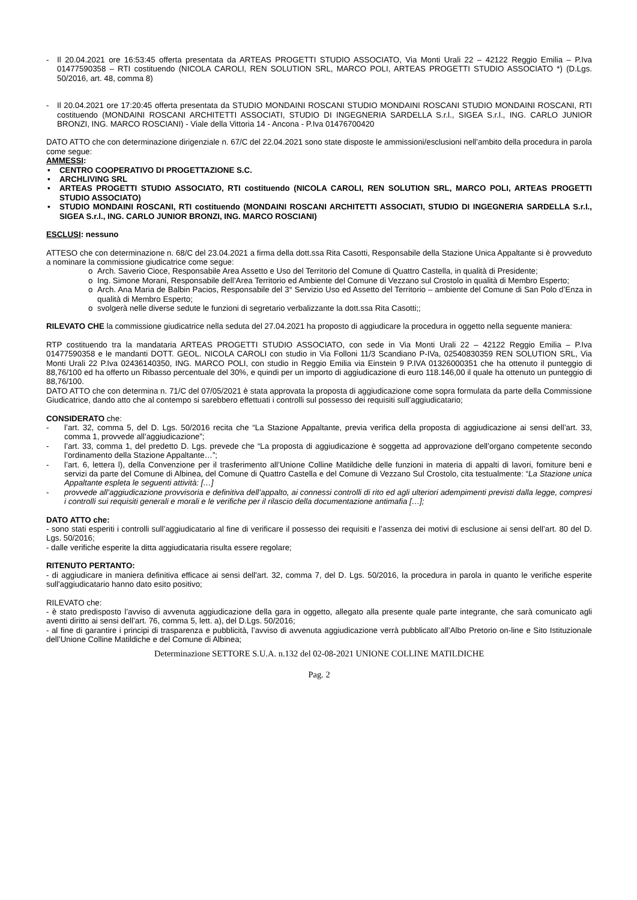- Il 20.04.2021 ore 16:53:45 offerta presentata da ARTEAS PROGETTI STUDIO ASSOCIATO, Via Monti Urali 22 – 42122 Reggio Emilia – P.Iva 01477590358 – RTI costituendo (NICOLA CAROLI, REN SOLUTION SRL, MARCO POLI, ARTEAS PROGETTI STUDIO ASSOCIATO *) (D.Lgs. 50/2016, art. 48, comma 8)
- Il 20.04.2021 ore 17:20:45 offerta presentata da STUDIO MONDAINI ROSCANI STUDIO MONDAINI ROSCANI STUDIO MONDAINI ROSCANI, RTI costituendo (MONDAINI ROSCANI ARCHITETTI ASSOCIATI, STUDIO DI INGEGNERIA SARDELLA S.r.l., SIGEA S.r.l., ING. CARLO JUNIOR BRONZI, ING. MARCO ROSCIANI) - Viale della Vittoria 14 - Ancona - P.Iva 01476700420
DATO ATTO che con determinazione dirigenziale n. 67/C del 22.04.2021 sono state disposte le ammissioni/esclusioni nell’ambito della procedura in parola come segue:
AMMESSI:
• CENTRO COOPERATIVO DI PROGETTAZIONE S.C.
• ARCHLIVING SRL
• ARTEAS PROGETTI STUDIO ASSOCIATO, RTI costituendo (NICOLA CAROLI, REN SOLUTION SRL, MARCO POLI, ARTEAS PROGETTI STUDIO ASSOCIATO)
• STUDIO MONDAINI ROSCANI, RTI costituendo (MONDAINI ROSCANI ARCHITETTI ASSOCIATI, STUDIO DI INGEGNERIA SARDELLA S.r.l., SIGEA S.r.l., ING. CARLO JUNIOR BRONZI, ING. MARCO ROSCIANI)
ESCLUSI: nessuno
ATTESO che con determinazione n. 68/C del 23.04.2021 a firma della dott.ssa Rita Casotti, Responsabile della Stazione Unica Appaltante si è provveduto a nominare la commissione giudicatrice come segue:
o Arch. Saverio Cioce, Responsabile Area Assetto e Uso del Territorio del Comune di Quattro Castella, in qualità di Presidente;
o Ing. Simone Morani, Responsabile dell’Area Territorio ed Ambiente del Comune di Vezzano sul Crostolo in qualità di Membro Esperto;
o Arch. Ana Maria de Balbin Pacios, Responsabile del 3° Servizio Uso ed Assetto del Territorio – ambiente del Comune di San Polo d’Enza in qualità di Membro Esperto;
o svolgerà nelle diverse sedute le funzioni di segretario verbalizzante la dott.ssa Rita Casotti;;
RILEVATO CHE la commissione giudicatrice nella seduta del 27.04.2021 ha proposto di aggiudicare la procedura in oggetto nella seguente maniera:
RTP costituendo tra la mandataria ARTEAS PROGETTI STUDIO ASSOCIATO, con sede in Via Monti Urali 22 – 42122 Reggio Emilia – P.Iva 01477590358 e le mandanti DOTT. GEOL. NICOLA CAROLI con studio in Via Folloni 11/3 Scandiano P-IVa, 02540830359 REN SOLUTION SRL, Via Monti Urali 22 P.Iva 02436140350, ING. MARCO POLI, con studio in Reggio Emilia via Einstein 9 P.IVA 01326000351 che ha ottenuto il punteggio di 88,76/100 ed ha offerto un Ribasso percentuale del 30%, e quindi per un importo di aggiudicazione di euro 118.146,00 il quale ha ottenuto un punteggio di 88,76/100.
DATO ATTO che con determina n. 71/C del 07/05/2021 è stata approvata la proposta di aggiudicazione come sopra formulata da parte della Commissione Giudicatrice, dando atto che al contempo si sarebbero effettuati i controlli sul possesso dei requisiti sull’aggiudicatario;
CONSIDERATO che:
- l’art. 32, comma 5, del D. Lgs. 50/2016 recita che “La Stazione Appaltante, previa verifica della proposta di aggiudicazione ai sensi dell’art. 33, comma 1, provvede all’aggiudicazione”;
- l’art. 33, comma 1, del predetto D. Lgs. prevede che “La proposta di aggiudicazione è soggetta ad approvazione dell’organo competente secondo l’ordinamento della Stazione Appaltante…”;
- l’art. 6, lettera l), della Convenzione per il trasferimento all’Unione Colline Matildiche delle funzioni in materia di appalti di lavori, forniture beni e servizi da parte del Comune di Albinea, del Comune di Quattro Castella e del Comune di Vezzano Sul Crostolo, cita testualmente: “La Stazione unica Appaltante espleta le seguenti attività: […]
- provvede all’aggiudicazione provvisoria e definitiva dell’appalto, ai connessi controlli di rito ed agli ulteriori adempimenti previsti dalla legge, compresi i controlli sui requisiti generali e morali e le verifiche per il rilascio della documentazione antimafia […];
DATO ATTO che:
- sono stati esperiti i controlli sull’aggiudicatario al fine di verificare il possesso dei requisiti e l’assenza dei motivi di esclusione ai sensi dell’art. 80 del D. Lgs. 50/2016;
- dalle verifiche esperite la ditta aggiudicataria risulta essere regolare;
RITENUTO PERTANTO:
- di aggiudicare in maniera definitiva efficace ai sensi dell'art. 32, comma 7, del D. Lgs. 50/2016, la procedura in parola in quanto le verifiche esperite sull'aggiudicatario hanno dato esito positivo;
RILEVATO che:
- è stato predisposto l’avviso di avvenuta aggiudicazione della gara in oggetto, allegato alla presente quale parte integrante, che sarà comunicato agli aventi diritto ai sensi dell’art. 76, comma 5, lett. a), del D.Lgs. 50/2016;
- al fine di garantire i principi di trasparenza e pubblicità, l’avviso di avvenuta aggiudicazione verrà pubblicato all’Albo Pretorio on-line e Sito Istituzionale dell’Unione Colline Matildiche e del Comune di Albinea;
Determinazione SETTORE S.U.A. n.132 del 02-08-2021 UNIONE COLLINE MATILDICHE
Pag. 2